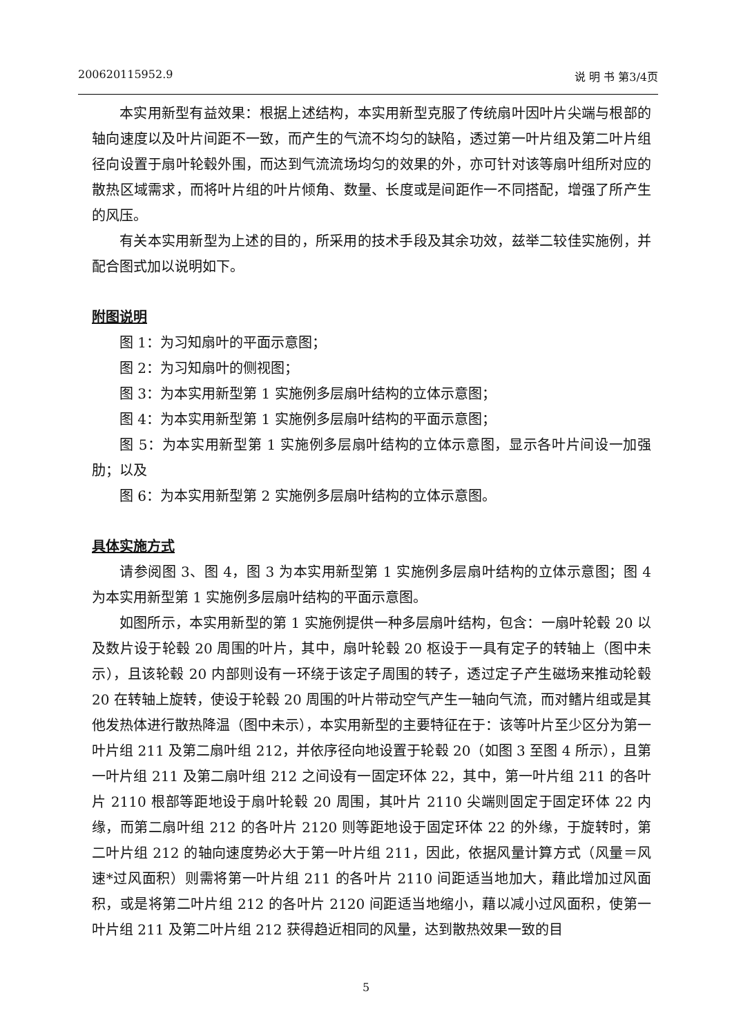200620115952.9 说 明 书 第3/4页
本实用新型有益效果：根据上述结构，本实用新型克服了传统扇叶因叶片尖端与根部的轴向速度以及叶片间距不一致，而产生的气流不均匀的缺陷，透过第一叶片组及第二叶片组径向设置于扇叶轮毂外围，而达到气流流场均匀的效果的外，亦可针对该等扇叶组所对应的散热区域需求，而将叶片组的叶片倾角、数量、长度或是间距作一不同搭配，增强了所产生的风压。
有关本实用新型为上述的目的，所采用的技术手段及其余功效，兹举二较佳实施例，并配合图式加以说明如下。
附图说明
图 1：为习知扇叶的平面示意图；
图 2：为习知扇叶的侧视图；
图 3：为本实用新型第 1 实施例多层扇叶结构的立体示意图；
图 4：为本实用新型第 1 实施例多层扇叶结构的平面示意图；
图 5：为本实用新型第 1 实施例多层扇叶结构的立体示意图，显示各叶片间设一加强肋；以及
图 6：为本实用新型第 2 实施例多层扇叶结构的立体示意图。
具体实施方式
请参阅图 3、图 4，图 3 为本实用新型第 1 实施例多层扇叶结构的立体示意图；图 4 为本实用新型第 1 实施例多层扇叶结构的平面示意图。
如图所示，本实用新型的第 1 实施例提供一种多层扇叶结构，包含：一扇叶轮毂 20 以及数片设于轮毂 20 周围的叶片，其中，扇叶轮毂 20 枢设于一具有定子的转轴上（图中未示），且该轮毂 20 内部则设有一环绕于该定子周围的转子，透过定子产生磁场来推动轮毂 20 在转轴上旋转，使设于轮毂 20 周围的叶片带动空气产生一轴向气流，而对鳍片组或是其他发热体进行散热降温（图中未示），本实用新型的主要特征在于：该等叶片至少区分为第一叶片组 211 及第二扇叶组 212，并依序径向地设置于轮毂 20（如图 3 至图 4 所示），且第一叶片组 211 及第二扇叶组 212 之间设有一固定环体 22，其中，第一叶片组 211 的各叶片 2110 根部等距地设于扇叶轮毂 20 周围，其叶片 2110 尖端则固定于固定环体 22 内缘，而第二扇叶组 212 的各叶片 2120 则等距地设于固定环体 22 的外缘，于旋转时，第二叶片组 212 的轴向速度势必大于第一叶片组 211，因此，依据风量计算方式（风量＝风速*过风面积）则需将第一叶片组 211 的各叶片 2110 间距适当地加大，藉此增加过风面积，或是将第二叶片组 212 的各叶片 2120 间距适当地缩小，藉以减小过风面积，使第一叶片组 211 及第二叶片组 212 获得趋近相同的风量，达到散热效果一致的目
5